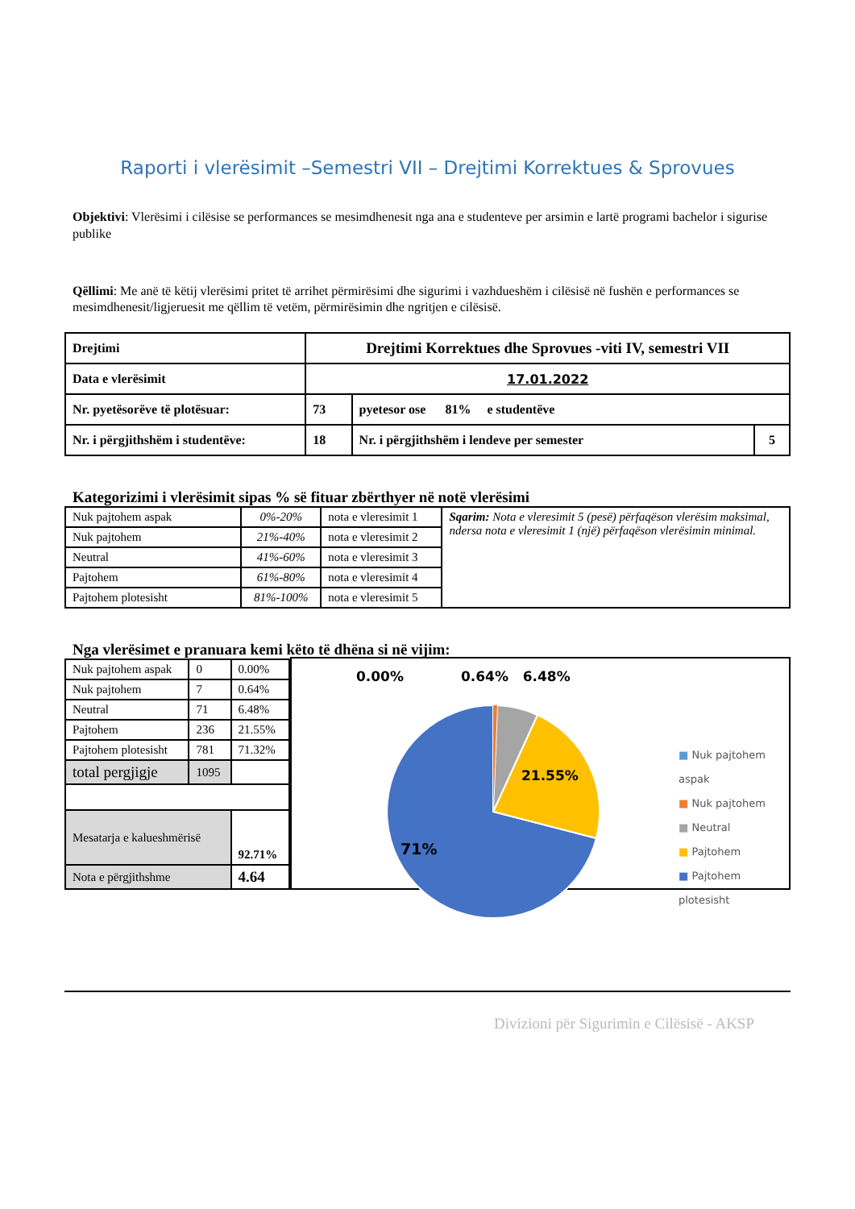Raporti i vlerësimit –Semestri VII – Drejtimi Korrektues & Sprovues
Objektivi: Vlerësimi i cilësise se performances se mesimdhenesit nga ana e studenteve per arsimin e lartë programi bachelor i sigurise publike
Qëllimi: Me anë të këtij vlerësimi pritet të arrihet përmirësimi dhe sigurimi i vazhdueshëm i cilësisë në fushën e performances se mesimdhenesit/ligjeruesit me qëllim të vetëm, përmirësimin dhe ngritjen e cilësisë.
| Drejtimi | Drejtimi Korrektues dhe Sprovues -viti IV, semestri VII | | | |
| Data e vlerësimit | | 17.01.2022 | | |
| Nr. pyetësorëve të plotësuar: | | 73 | pyetesor ose 81% e studentëve | |
| Nr. i përgjithshëm i studentëve: | | 18 | Nr. i përgjithshëm i lendeve per semester | 5 |
Kategorizimi i vlerësimit sipas % së fituar zbërthyer në notë vlerësimi
| Nuk pajtohem aspak | 0%-20% | nota e vleresimit 1 | Sqarim: Nota e vleresimit 5 (pesë) përfaqëson vlerësim maksimal, ndersa nota e vleresimit 1 (një) përfaqëson vlerësimin minimal. |
| Nuk pajtohem | 21%-40% | nota e vleresimit 2 | |
| Neutral | 41%-60% | nota e vleresimit 3 | |
| Pajtohem | 61%-80% | nota e vleresimit 4 | |
| Pajtohem plotesisht | 81%-100% | nota e vleresimit 5 | |
Nga vlerësimet e pranuara kemi këto të dhëna si në vijim:
| Nuk pajtohem aspak | 0 | 0.00% |
| Nuk pajtohem | 7 | 0.64% |
| Neutral | 71 | 6.48% |
| Pajtohem | 236 | 21.55% |
| Pajtohem plotesisht | 781 | 71.32% |
| total pergjigje | 1095 | |
| Mesatarja e kalueshmërisë | | 92.71% |
| Nota e përgjithshme | | 4.64 |
0.00% 0.64% 6.48%
21.55%
71%
■ Nuk pajtohem aspak
■ Nuk pajtohem
■ Neutral
■ Pajtohem
■ Pajtohem plotesisht
Divizioni për Sigurimin e Cilësisë - AKSP